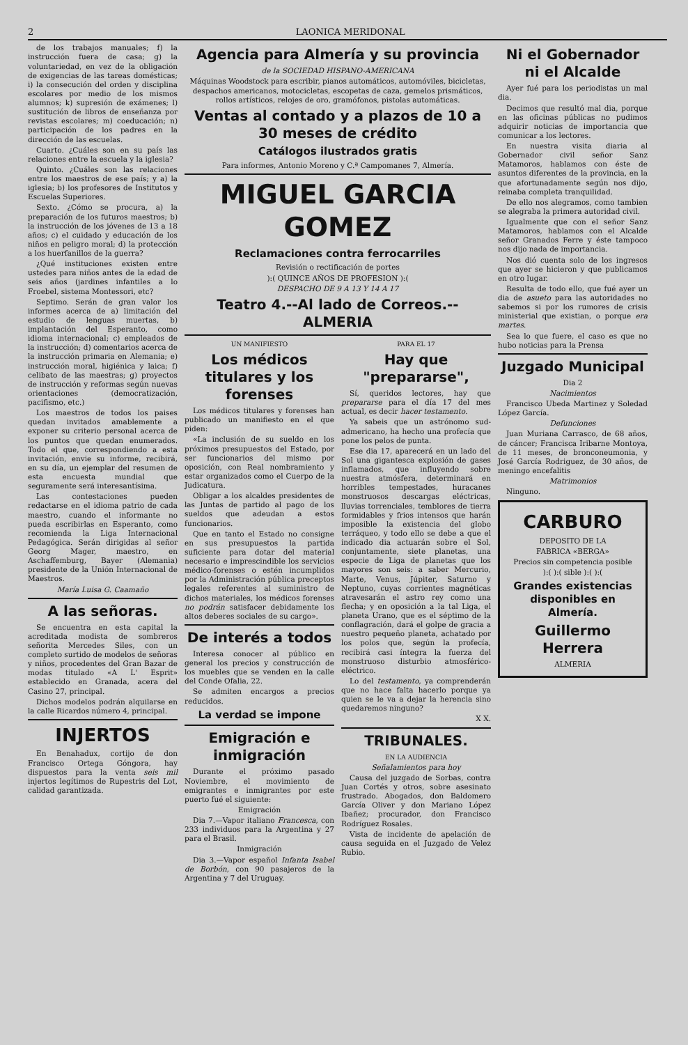2 LAONICA MERIDONAL
de los trabajos manuales; f) la instrucción fuera de casa; g) la voluntariedad, en vez de la obligación de exigencias de las tareas domésticas; i) la consecución del orden y disciplina escolares por medio de los mismos alumnos; k) supresión de exámenes; l) sustitución de libros de enseñanza por revistas escolares; m) coeducación; n) participación de los padres en la dirección de las escuelas.
Cuarto. ¿Cuáles son en su país las relaciones entre la escuela y la iglesia?
Quinto. ¿Cuáles son las relaciones entre los maestros de ese país; y a) la iglesia; b) los profesores de Institutos y Escuelas Superiores.
Sexto. ¿Cómo se procura, a) la preparación de los futuros maestros; b) la instrucción de los jóvenes de 13 a 18 años; c) el cuidado y educación de los niños en peligro moral; d) la protección a los huerfanillos de la guerra?
¿Qué instituciones existen entre ustedes para niños antes de la edad de seis años (jardines infantiles a lo Froebel, sistema Montessori, etc?
Septimo. Serán de gran valor los informes acerca de a) limitación del estudio de lenguas muertas, b) implantación del Esperanto, como idioma internacional; c) empleados de la instrucción; d) comentarios acerca de la instrucción primaria en Alemania; e) instrucción moral, higiénica y laica; f) celibato de las maestras; g) proyectos de instrucción y reformas según nuevas orientaciones (democratización, pacifismo, etc.)
Los maestros de todos los paises quedan invitados amablemente a exponer su criterio personal acerca de los puntos que quedan enumerados. Todo el que, correspondiendo a esta invitación, envie su informe, recibirá, en su día, un ejemplar del resumen de esta encuesta mundial que seguramente será interesantísima.
Las contestaciones pueden redactarse en el idioma patrio de cada maestro, cuando el informante no pueda escribirlas en Esperanto, como recomienda la Liga Internacional Pedagógica. Serán dirigidas al señor Georg Mager, maestro, en Aschaffemburg, Bayer (Alemania) presidente de la Unión Internacional de Maestros.
María Luisa G. Caamaño
A las señoras.
Se encuentra en esta capital la acreditada modista de sombreros señorita Mercedes Siles, con un completo surtido de modelos de señoras y niños, procedentes del Gran Bazar de modas titulado «A L' Esprit» establecido en Granada, acera del Casino 27, principal.
Dichos modelos podrán alquilarse en la calle Ricardos número 4, principal.
INJERTOS
En Benahadux, cortijo de don Francisco Ortega Góngora, hay dispuestos para la venta seis mil injertos legítimos de Rupestris del Lot, calidad garantizada.
Agencia para Almería y su provincia
de la SOCIEDAD HISPANO-AMERICANA
Máquinas Woodstock para escribir, pianos automáticos, automóviles, bicicletas, despachos americanos, motocicletas, escopetas de caza, gemelos prismáticos, rollos artísticos, relojes de oro, gramófonos, pistolas automáticas.
Ventas al contado y a plazos de 10 a 30 meses de crédito
Catálogos ilustrados gratis
Para informes, Antonio Moreno y C.ª Campomanes 7, Almería.
MIGUEL GARCIA GOMEZ
Reclamaciones contra ferrocarriles
Revisión o rectificación de portes
):( QUINCE AÑOS DE PROFESION ):(
DESPACHO DE 9 A 13 Y 14 A 17
Teatro 4.--Al lado de Correos.--ALMERIA
UN MANIFIESTO
Los médicos titulares y los forenses
Los médicos titulares y forenses han publicado un manifiesto en el que piden:
«La inclusión de su sueldo en los próximos presupuestos del Estado, por ser funcionarios del mismo por oposición, con Real nombramiento y estar organizados como el Cuerpo de la Judicatura.
Obligar a los alcaldes presidentes de las Juntas de partido al pago de los sueldos que adeudan a estos funcionarios.
Que en tanto el Estado no consigne en sus presupuestos la partida suficiente para dotar del material necesario e imprescindible los servicios médico-forenses o estén incumplidos por la Administración pública preceptos legales referentes al suministro de dichos materiales, los médicos forenses no podrán satisfacer debidamente los altos deberes sociales de su cargo».
De interés a todos
Interesa conocer al público en general los precios y construcción de los muebles que se venden en la calle del Conde Ofalia, 22.
Se admiten encargos a precios reducidos.
La verdad se impone
Emigración e inmigración
Durante el próximo pasado Noviembre, el movimiento de emigrantes e inmigrantes por este puerto fué el siguiente:
Emigración
Dia 7.—Vapor italiano Francesca, con 233 individuos para la Argentina y 27 para el Brasil.
Inmigración
Dia 3.—Vapor español Infanta Isabel de Borbón, con 90 pasajeros de la Argentina y 7 del Uruguay.
PARA EL 17
Hay que "prepararse",
Sí, queridos lectores, hay que prepararse para el día 17 del mes actual, es decir hacer testamento.
Ya sabeis que un astrónomo sud-admericano, ha hecho una profecía que pone los pelos de punta.
Ese dia 17, aparecerá en un lado del Sol una gigantesca explosión de gases inflamados, que influyendo sobre nuestra atmósfera, determinará en horribles tempestades, huracanes monstruosos descargas eléctricas, lluvias torrenciales, temblores de tierra formidables y frios intensos que harán imposible la existencia del globo terráqueo, y todo ello se debe a que el indicado dia actuarán sobre el Sol, conjuntamente, siete planetas, una especie de Liga de planetas que los mayores son seis: a saber Mercurio, Marte, Venus, Júpiter, Saturno y Neptuno, cuyas corrientes magnéticas atravesarán el astro rey como una flecha; y en oposición a la tal Liga, el planeta Urano, que es el séptimo de la conflagración, dará el golpe de gracia a nuestro pequeño planeta, achatado por los polos que, según la profecía, recibirá casi íntegra la fuerza del monstruoso disturbio atmosférico-eléctrico.
Lo del testamento, ya comprenderán que no hace falta hacerlo porque ya quien se le va a dejar la herencia sino quedaremos ninguno?
X X.
TRIBUNALES.
EN LA AUDIENCIA
Señalamientos para hoy
Causa del juzgado de Sorbas, contra Juan Cortés y otros, sobre asesinato frustrado. Abogados, don Baldomero García Oliver y don Mariano López Ibañez; procurador, don Francisco Rodríguez Rosales.
Vista de incidente de apelación de causa seguida en el Juzgado de Velez Rubio.
Ni el Gobernador ni el Alcalde
Ayer fué para los periodistas un mal dia.
Decimos que resultó mal dia, porque en las oficinas públicas no pudimos adquirir noticias de importancia que comunicar a los lectores.
En nuestra visita diaria al Gobernador civil señor Sanz Matamoros, hablamos con éste de asuntos diferentes de la provincia, en la que afortunadamente según nos dijo, reinaba completa tranquilidad.
De ello nos alegramos, como tambien se alegraba la primera autoridad civil.
Igualmente que con el señor Sanz Matamoros, hablamos con el Alcalde señor Granados Ferre y éste tampoco nos dijo nada de importancia.
Nos dió cuenta solo de los ingresos que ayer se hicieron y que publicamos en otro lugar.
Resulta de todo ello, que fué ayer un dia de asueto para las autoridades no sabemos si por los rumores de crisis ministerial que existian, o porque era martes.
Sea lo que fuere, el caso es que no hubo noticias para la Prensa
Juzgado Municipal
Dia 2
Nacimientos
Francisco Ubeda Martinez y Soledad López García.
Defunciones
Juan Muriana Carrasco, de 68 años, de cáncer; Francisca Iribarne Montoya, de 11 meses, de bronconeumonia, y José García Rodriguez, de 30 años, de meningo encefalitis
Matrimonios
Ninguno.
CARBURO
DEPOSITO DE LA
FABRICA «BERGA»
Precios sin competencia posible
):( ):( sible ):( ):(
Grandes existencias disponibles en Almería.
Guillermo Herrera
ALMERIA